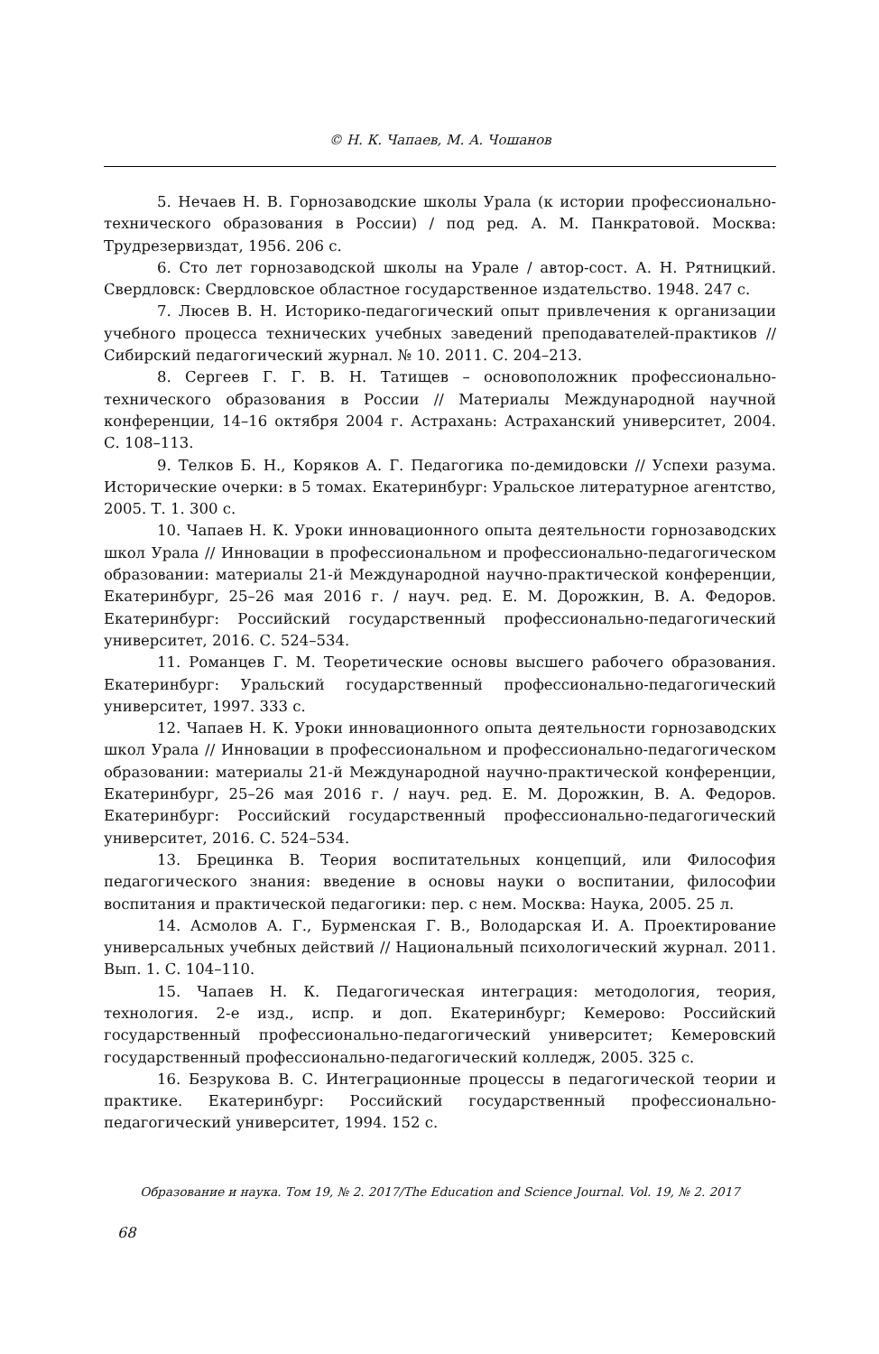© Н. К. Чапаев, М. А. Чошанов
5. Нечаев Н. В. Горнозаводские школы Урала (к истории профессионально-технического образования в России) / под ред. А. М. Панкратовой. Москва: Трудрезервиздат, 1956. 206 с.
6. Сто лет горнозаводской школы на Урале / автор-сост. А. Н. Рятницкий. Свердловск: Свердловское областное государственное издательство. 1948. 247 с.
7. Люсев В. Н. Историко-педагогический опыт привлечения к организации учебного процесса технических учебных заведений преподавателей-практиков // Сибирский педагогический журнал. № 10. 2011. С. 204–213.
8. Сергеев Г. Г. В. Н. Татищев – основоположник профессионально-технического образования в России // Материалы Международной научной конференции, 14–16 октября 2004 г. Астрахань: Астраханский университет, 2004. С. 108–113.
9. Телков Б. Н., Коряков А. Г. Педагогика по-демидовски // Успехи разума. Исторические очерки: в 5 томах. Екатеринбург: Уральское литературное агентство, 2005. Т. 1. 300 с.
10. Чапаев Н. К. Уроки инновационного опыта деятельности горнозаводских школ Урала // Инновации в профессиональном и профессионально-педагогическом образовании: материалы 21-й Международной научно-практической конференции, Екатеринбург, 25–26 мая 2016 г. / науч. ред. Е. М. Дорожкин, В. А. Федоров. Екатеринбург: Российский государственный профессионально-педагогический университет, 2016. С. 524–534.
11. Романцев Г. М. Теоретические основы высшего рабочего образования. Екатеринбург: Уральский государственный профессионально-педагогический университет, 1997. 333 с.
12. Чапаев Н. К. Уроки инновационного опыта деятельности горнозаводских школ Урала // Инновации в профессиональном и профессионально-педагогическом образовании: материалы 21-й Международной научно-практической конференции, Екатеринбург, 25–26 мая 2016 г. / науч. ред. Е. М. Дорожкин, В. А. Федоров. Екатеринбург: Российский государственный профессионально-педагогический университет, 2016. С. 524–534.
13. Брецинка В. Теория воспитательных концепций, или Философия педагогического знания: введение в основы науки о воспитании, философии воспитания и практической педагогики: пер. с нем. Москва: Наука, 2005. 25 л.
14. Асмолов А. Г., Бурменская Г. В., Володарская И. А. Проектирование универсальных учебных действий // Национальный психологический журнал. 2011. Вып. 1. С. 104–110.
15. Чапаев Н. К. Педагогическая интеграция: методология, теория, технология. 2-е изд., испр. и доп. Екатеринбург; Кемерово: Российский государственный профессионально-педагогический университет; Кемеровский государственный профессионально-педагогический колледж, 2005. 325 с.
16. Безрукова В. С. Интеграционные процессы в педагогической теории и практике. Екатеринбург: Российский государственный профессионально-педагогический университет, 1994. 152 с.
Образование и наука. Том 19, № 2. 2017/The Education and Science Journal. Vol. 19, № 2. 2017
68